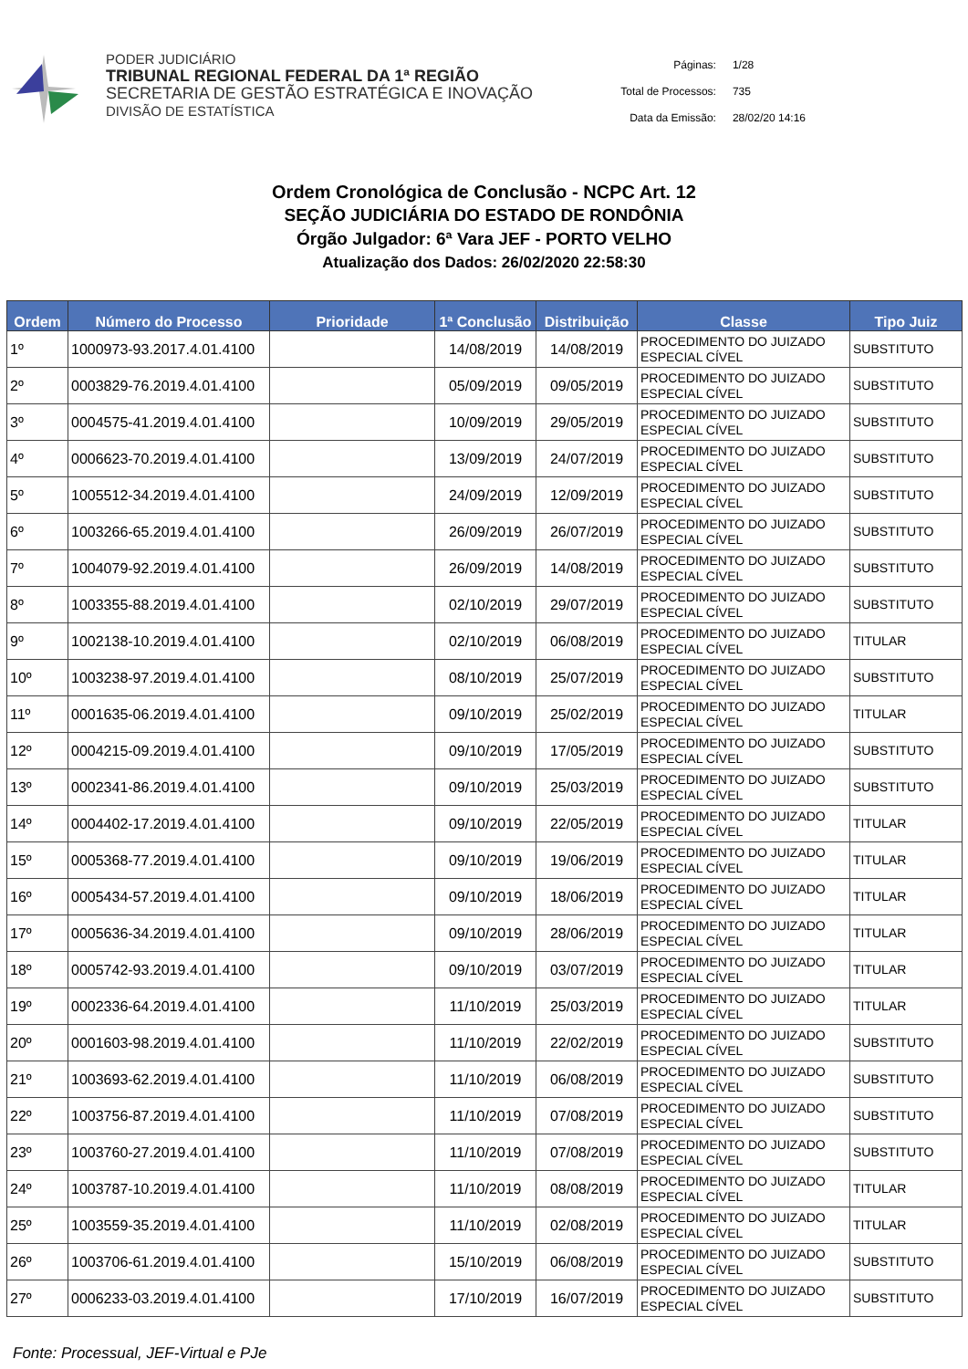PODER JUDICIÁRIO
TRIBUNAL REGIONAL FEDERAL DA 1ª REGIÃO
SECRETARIA DE GESTÃO ESTRATÉGICA E INOVAÇÃO
DIVISÃO DE ESTATÍSTICA
| Páginas: | 1/28 |
| Total de Processos: | 735 |
| Data da Emissão: | 28/02/20 14:16 |
Ordem Cronológica de Conclusão - NCPC Art. 12
SEÇÃO JUDICIÁRIA DO ESTADO DE RONDÔNIA
Órgão Julgador: 6ª Vara JEF - PORTO VELHO
Atualização dos Dados: 26/02/2020 22:58:30
| Ordem | Número do Processo | Prioridade | 1ª Conclusão | Distribuição | Classe | Tipo Juiz |
| --- | --- | --- | --- | --- | --- | --- |
| 1º | 1000973-93.2017.4.01.4100 | | 14/08/2019 | 14/08/2019 | PROCEDIMENTO DO JUIZADO ESPECIAL CÍVEL | SUBSTITUTO |
| 2º | 0003829-76.2019.4.01.4100 | | 05/09/2019 | 09/05/2019 | PROCEDIMENTO DO JUIZADO ESPECIAL CÍVEL | SUBSTITUTO |
| 3º | 0004575-41.2019.4.01.4100 | | 10/09/2019 | 29/05/2019 | PROCEDIMENTO DO JUIZADO ESPECIAL CÍVEL | SUBSTITUTO |
| 4º | 0006623-70.2019.4.01.4100 | | 13/09/2019 | 24/07/2019 | PROCEDIMENTO DO JUIZADO ESPECIAL CÍVEL | SUBSTITUTO |
| 5º | 1005512-34.2019.4.01.4100 | | 24/09/2019 | 12/09/2019 | PROCEDIMENTO DO JUIZADO ESPECIAL CÍVEL | SUBSTITUTO |
| 6º | 1003266-65.2019.4.01.4100 | | 26/09/2019 | 26/07/2019 | PROCEDIMENTO DO JUIZADO ESPECIAL CÍVEL | SUBSTITUTO |
| 7º | 1004079-92.2019.4.01.4100 | | 26/09/2019 | 14/08/2019 | PROCEDIMENTO DO JUIZADO ESPECIAL CÍVEL | SUBSTITUTO |
| 8º | 1003355-88.2019.4.01.4100 | | 02/10/2019 | 29/07/2019 | PROCEDIMENTO DO JUIZADO ESPECIAL CÍVEL | SUBSTITUTO |
| 9º | 1002138-10.2019.4.01.4100 | | 02/10/2019 | 06/08/2019 | PROCEDIMENTO DO JUIZADO ESPECIAL CÍVEL | TITULAR |
| 10º | 1003238-97.2019.4.01.4100 | | 08/10/2019 | 25/07/2019 | PROCEDIMENTO DO JUIZADO ESPECIAL CÍVEL | SUBSTITUTO |
| 11º | 0001635-06.2019.4.01.4100 | | 09/10/2019 | 25/02/2019 | PROCEDIMENTO DO JUIZADO ESPECIAL CÍVEL | TITULAR |
| 12º | 0004215-09.2019.4.01.4100 | | 09/10/2019 | 17/05/2019 | PROCEDIMENTO DO JUIZADO ESPECIAL CÍVEL | SUBSTITUTO |
| 13º | 0002341-86.2019.4.01.4100 | | 09/10/2019 | 25/03/2019 | PROCEDIMENTO DO JUIZADO ESPECIAL CÍVEL | SUBSTITUTO |
| 14º | 0004402-17.2019.4.01.4100 | | 09/10/2019 | 22/05/2019 | PROCEDIMENTO DO JUIZADO ESPECIAL CÍVEL | TITULAR |
| 15º | 0005368-77.2019.4.01.4100 | | 09/10/2019 | 19/06/2019 | PROCEDIMENTO DO JUIZADO ESPECIAL CÍVEL | TITULAR |
| 16º | 0005434-57.2019.4.01.4100 | | 09/10/2019 | 18/06/2019 | PROCEDIMENTO DO JUIZADO ESPECIAL CÍVEL | TITULAR |
| 17º | 0005636-34.2019.4.01.4100 | | 09/10/2019 | 28/06/2019 | PROCEDIMENTO DO JUIZADO ESPECIAL CÍVEL | TITULAR |
| 18º | 0005742-93.2019.4.01.4100 | | 09/10/2019 | 03/07/2019 | PROCEDIMENTO DO JUIZADO ESPECIAL CÍVEL | TITULAR |
| 19º | 0002336-64.2019.4.01.4100 | | 11/10/2019 | 25/03/2019 | PROCEDIMENTO DO JUIZADO ESPECIAL CÍVEL | TITULAR |
| 20º | 0001603-98.2019.4.01.4100 | | 11/10/2019 | 22/02/2019 | PROCEDIMENTO DO JUIZADO ESPECIAL CÍVEL | SUBSTITUTO |
| 21º | 1003693-62.2019.4.01.4100 | | 11/10/2019 | 06/08/2019 | PROCEDIMENTO DO JUIZADO ESPECIAL CÍVEL | SUBSTITUTO |
| 22º | 1003756-87.2019.4.01.4100 | | 11/10/2019 | 07/08/2019 | PROCEDIMENTO DO JUIZADO ESPECIAL CÍVEL | SUBSTITUTO |
| 23º | 1003760-27.2019.4.01.4100 | | 11/10/2019 | 07/08/2019 | PROCEDIMENTO DO JUIZADO ESPECIAL CÍVEL | SUBSTITUTO |
| 24º | 1003787-10.2019.4.01.4100 | | 11/10/2019 | 08/08/2019 | PROCEDIMENTO DO JUIZADO ESPECIAL CÍVEL | TITULAR |
| 25º | 1003559-35.2019.4.01.4100 | | 11/10/2019 | 02/08/2019 | PROCEDIMENTO DO JUIZADO ESPECIAL CÍVEL | TITULAR |
| 26º | 1003706-61.2019.4.01.4100 | | 15/10/2019 | 06/08/2019 | PROCEDIMENTO DO JUIZADO ESPECIAL CÍVEL | SUBSTITUTO |
| 27º | 0006233-03.2019.4.01.4100 | | 17/10/2019 | 16/07/2019 | PROCEDIMENTO DO JUIZADO ESPECIAL CÍVEL | SUBSTITUTO |
Fonte: Processual, JEF-Virtual e PJe